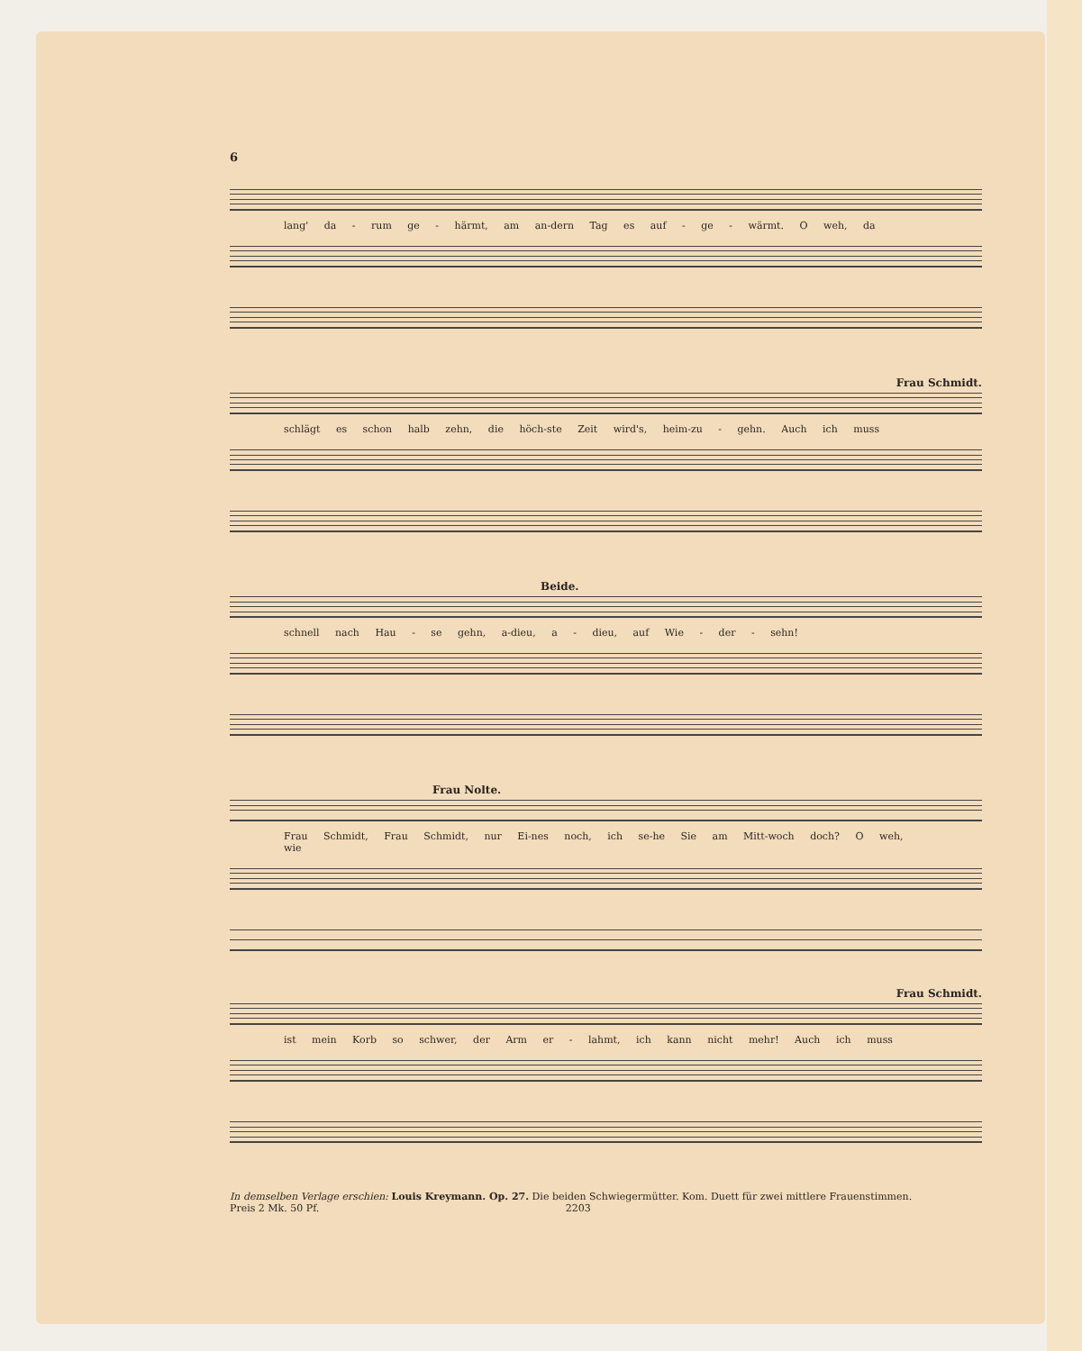6
lang' da - rum ge - härmt, am an-dern Tag es auf - ge - wärmt. O weh, da
Frau Schmidt.
schlägt es schon halb zehn, die höch-ste Zeit wird's, heim-zu - gehn. Auch ich muss
Beide.
schnell nach Hau - se gehn, a-dieu, a - dieu, auf Wie - der - sehn!
Frau Nolte.
Frau Schmidt, Frau Schmidt, nur Ei-nes noch, ich se-he Sie am Mitt-woch doch? O weh, wie
Frau Schmidt.
ist mein Korb so schwer, der Arm er - lahmt, ich kann nicht mehr! Auch ich muss
In demselben Verlage erschien: Louis Kreymann. Op. 27. Die beiden Schwiegermütter. Kom. Duett für zwei mittlere Frauenstimmen.
Preis 2 Mk. 50 Pf. 2203